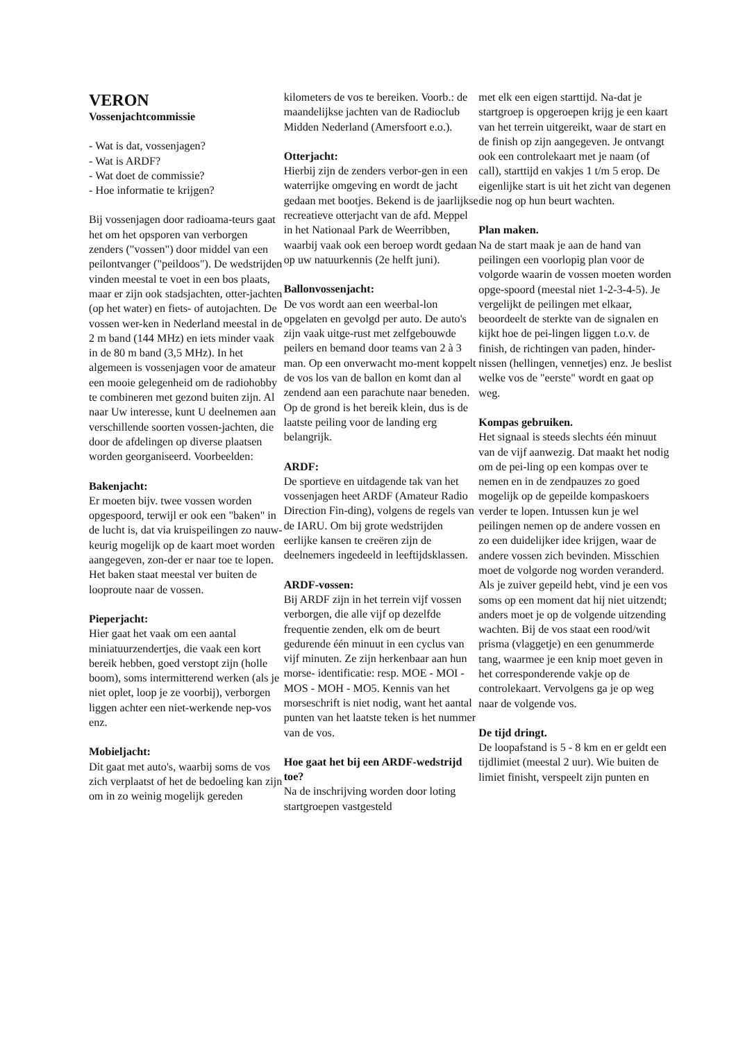VERON
Vossenjachtcommissie
- Wat is dat, vossenjagen?
- Wat is ARDF?
- Wat doet de commissie?
- Hoe informatie te krijgen?
Bij vossenjagen door radioama-teurs gaat het om het opsporen van verborgen zenders ("vossen") door middel van een peilontvanger ("peildoos"). De wedstrijden vinden meestal te voet in een bos plaats, maar er zijn ook stadsjachten, otter-jachten (op het water) en fiets- of autojachten. De vossen wer-ken in Nederland meestal in de 2 m band (144 MHz) en iets minder vaak in de 80 m band (3,5 MHz). In het algemeen is vossenjagen voor de amateur een mooie gelegenheid om de radiohobby te combineren met gezond buiten zijn. Al naar Uw interesse, kunt U deelnemen aan verschillende soorten vossen-jachten, die door de afdelingen op diverse plaatsen worden georganiseerd. Voorbeelden:
Bakenjacht:
Er moeten bijv. twee vossen worden opgespoord, terwijl er ook een "baken" in de lucht is, dat via kruispeilingen zo nauw-keurig mogelijk op de kaart moet worden aangegeven, zon-der er naar toe te lopen. Het baken staat meestal ver buiten de looproute naar de vossen.
Pieperjacht:
Hier gaat het vaak om een aantal miniatuurzendertjes, die vaak een kort bereik hebben, goed verstopt zijn (holle boom), soms intermitterend werken (als je niet oplet, loop je ze voorbij), verborgen liggen achter een niet-werkende nep-vos enz.
Mobieljacht:
Dit gaat met auto's, waarbij soms de vos zich verplaatst of het de bedoeling kan zijn om in zo weinig mogelijk gereden
kilometers de vos te bereiken. Voorb.: de maandelijkse jachten van de Radioclub Midden Nederland (Amersfoort e.o.).
Otterjacht:
Hierbij zijn de zenders verbor-gen in een waterrijke omgeving en wordt de jacht gedaan met bootjes. Bekend is de jaarlijkse recreatieve otterjacht van de afd. Meppel in het Nationaal Park de Weerribben, waarbij vaak ook een beroep wordt gedaan op uw natuurkennis (2e helft juni).
Ballonvossenjacht:
De vos wordt aan een weerbal-lon opgelaten en gevolgd per auto. De auto's zijn vaak uitge-rust met zelfgebouwde peilers en bemand door teams van 2 à 3 man. Op een onverwacht mo-ment koppelt de vos los van de ballon en komt dan al zendend aan een parachute naar beneden. Op de grond is het bereik klein, dus is de laatste peiling voor de landing erg belangrijk.
ARDF:
De sportieve en uitdagende tak van het vossenjagen heet ARDF (Amateur Radio Direction Fin-ding), volgens de regels van de IARU. Om bij grote wedstrijden eerlijke kansen te creëren zijn de deelnemers ingedeeld in leeftijdsklassen.
ARDF-vossen:
Bij ARDF zijn in het terrein vijf vossen verborgen, die alle vijf op dezelfde frequentie zenden, elk om de beurt gedurende één minuut in een cyclus van vijf minuten. Ze zijn herkenbaar aan hun morse- identificatie: resp. MOE - MOI - MOS - MOH - MO5. Kennis van het morseschrift is niet nodig, want het aantal punten van het laatste teken is het nummer van de vos.
Hoe gaat het bij een ARDF-wedstrijd toe?
Na de inschrijving worden door loting startgroepen vastgesteld
met elk een eigen starttijd. Na-dat je startgroep is opgeroepen krijg je een kaart van het terrein uitgereikt, waar de start en de finish op zijn aangegeven. Je ontvangt ook een controlekaart met je naam (of call), starttijd en vakjes 1 t/m 5 erop. De eigenlijke start is uit het zicht van degenen die nog op hun beurt wachten.
Plan maken.
Na de start maak je aan de hand van peilingen een voorlopig plan voor de volgorde waarin de vossen moeten worden opge-spoord (meestal niet 1-2-3-4-5). Je vergelijkt de peilingen met elkaar, beoordeelt de sterkte van de signalen en kijkt hoe de pei-lingen liggen t.o.v. de finish, de richtingen van paden, hinder-nissen (hellingen, vennetjes) enz. Je beslist welke vos de "eerste" wordt en gaat op weg.
Kompas gebruiken.
Het signaal is steeds slechts één minuut van de vijf aanwezig. Dat maakt het nodig om de pei-ling op een kompas over te nemen en in de zendpauzes zo goed mogelijk op de gepeilde kompaskoers verder te lopen. Intussen kun je wel peilingen nemen op de andere vossen en zo een duidelijker idee krijgen, waar de andere vossen zich bevinden. Misschien moet de volgorde nog worden veranderd. Als je zuiver gepeild hebt, vind je een vos soms op een moment dat hij niet uitzendt; anders moet je op de volgende uitzending wachten. Bij de vos staat een rood/wit prisma (vlaggetje) en een genummerde tang, waarmee je een knip moet geven in het corresponderende vakje op de controlekaart. Vervolgens ga je op weg naar de volgende vos.
De tijd dringt.
De loopafstand is 5 - 8 km en er geldt een tijdlimiet (meestal 2 uur). Wie buiten de limiet finisht, verspeelt zijn punten en